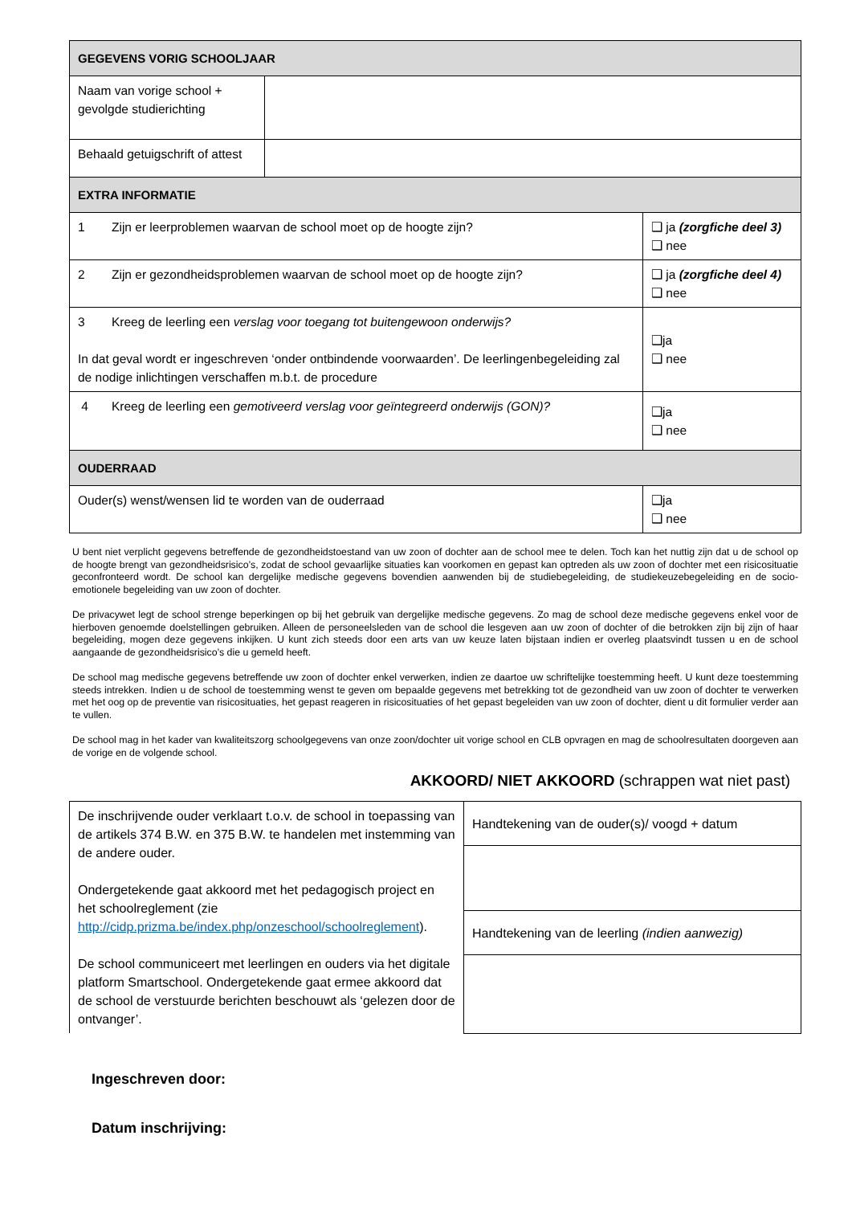| GEGEVENS VORIG SCHOOLJAAR | | |
| Naam van vorige school + gevolgde studierichting | | |
| Behaald getuigschrift of attest | | |
| EXTRA INFORMATIE | | |
| 1 Zijn er leerproblemen waarvan de school moet op de hoogte zijn? | | ❑ ja (zorgfiche deel 3) ❑ nee |
| 2 Zijn er gezondheidsproblemen waarvan de school moet op de hoogte zijn? | | ❑ ja (zorgfiche deel 4) ❑ nee |
| 3 Kreeg de leerling een verslag voor toegang tot buitengewoon onderwijs? In dat geval wordt er ingeschreven ‘onder ontbindende voorwaarden’. De leerlingenbegeleiding zal de nodige inlichtingen verschaffen m.b.t. de procedure | | ❑ja ❑ nee |
| 4 Kreeg de leerling een gemotiveerd verslag voor geïntegreerd onderwijs (GON)? | | ❑ja ❑ nee |
| OUDERRAAD | | |
| Ouder(s) wenst/wensen lid te worden van de ouderraad | | ❑ja ❑ nee |
U bent niet verplicht gegevens betreffende de gezondheidstoestand van uw zoon of dochter aan de school mee te delen. Toch kan het nuttig zijn dat u de school op de hoogte brengt van gezondheidsrisico’s, zodat de school gevaarlijke situaties kan voorkomen en gepast kan optreden als uw zoon of dochter met een risicosituatie geconfronteerd wordt. De school kan dergelijke medische gegevens bovendien aanwenden bij de studiebegeleiding, de studiekeuzebegeleiding en de socio-emotionele begeleiding van uw zoon of dochter.
De privacywet legt de school strenge beperkingen op bij het gebruik van dergelijke medische gegevens. Zo mag de school deze medische gegevens enkel voor de hierboven genoemde doelstellingen gebruiken. Alleen de personeelsleden van de school die lesgeven aan uw zoon of dochter of die betrokken zijn bij zijn of haar begeleiding, mogen deze gegevens inkijken. U kunt zich steeds door een arts van uw keuze laten bijstaan indien er overleg plaatsvindt tussen u en de school aangaande de gezondheidsrisico’s die u gemeld heeft.
De school mag medische gegevens betreffende uw zoon of dochter enkel verwerken, indien ze daartoe uw schriftelijke toestemming heeft. U kunt deze toestemming steeds intrekken. Indien u de school de toestemming wenst te geven om bepaalde gegevens met betrekking tot de gezondheid van uw zoon of dochter te verwerken met het oog op de preventie van risicosituaties, het gepast reageren in risicosituaties of het gepast begeleiden van uw zoon of dochter, dient u dit formulier verder aan te vullen.
De school mag in het kader van kwaliteitszorg schoolgegevens van onze zoon/dochter uit vorige school en CLB opvragen en mag de schoolresultaten doorgeven aan de vorige en de volgende school.
AKKOORD/ NIET AKKOORD (schrappen wat niet past)
| De inschrijvende ouder verklaart t.o.v. de school in toepassing van de artikels 374 B.W. en 375 B.W. te handelen met instemming van de andere ouder. Ondergetekende gaat akkoord met het pedagogisch project en het schoolreglement (zie http://cidp.prizma.be/index.php/onzeschool/schoolreglement ). De school communiceert met leerlingen en ouders via het digitale platform Smartschool. Ondergetekende gaat ermee akkoord dat de school de verstuurde berichten beschouwt als ‘gelezen door de ontvanger’. | Handtekening van de ouder(s)/ voogd + datum |
| | Handtekening van de leerling (indien aanwezig) |
Ingeschreven door:
Datum inschrijving: